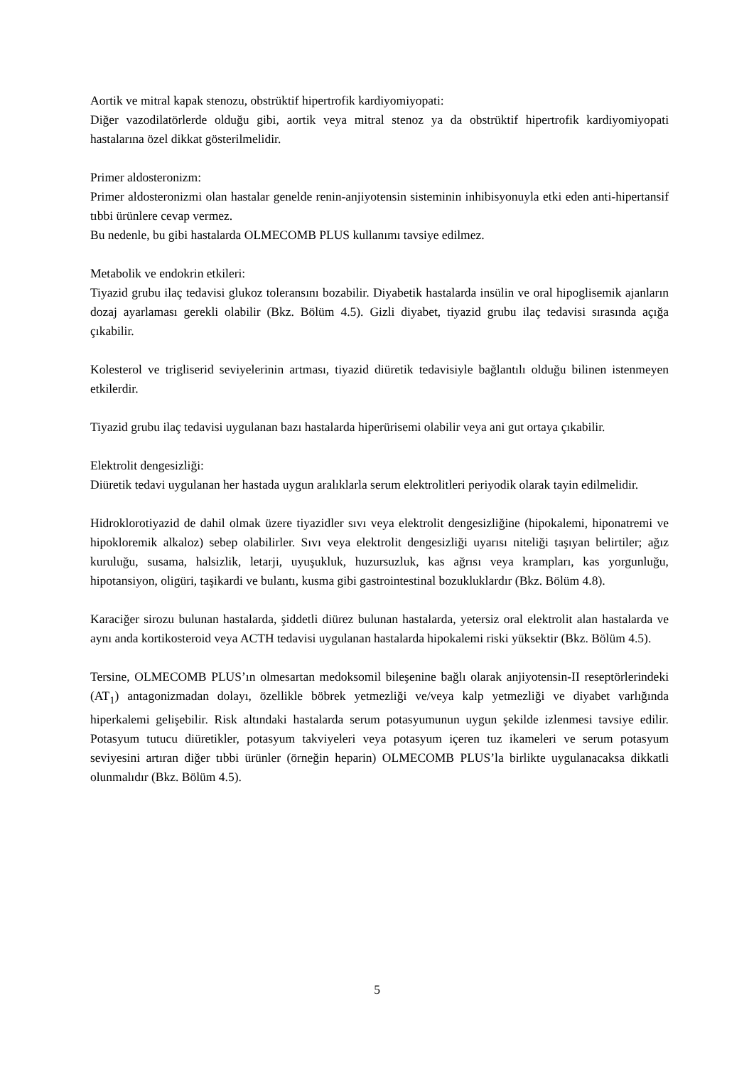Aortik ve mitral kapak stenozu, obstrüktif hipertrofik kardiyomiyopati:
Diğer vazodilatörlerde olduğu gibi, aortik veya mitral stenoz ya da obstrüktif hipertrofik kardiyomiyopati hastalarına özel dikkat gösterilmelidir.
Primer aldosteronizm:
Primer aldosteronizmi olan hastalar genelde renin-anjiyotensin sisteminin inhibisyonuyla etki eden anti-hipertansif tıbbi ürünlere cevap vermez.
Bu nedenle, bu gibi hastalarda OLMECOMB PLUS kullanımı tavsiye edilmez.
Metabolik ve endokrin etkileri:
Tiyazid grubu ilaç tedavisi glukoz toleransını bozabilir. Diyabetik hastalarda insülin ve oral hipoglisemik ajanların dozaj ayarlaması gerekli olabilir (Bkz. Bölüm 4.5). Gizli diyabet, tiyazid grubu ilaç tedavisi sırasında açığa çıkabilir.
Kolesterol ve trigliserid seviyelerinin artması, tiyazid diüretik tedavisiyle bağlantılı olduğu bilinen istenmeyen etkilerdir.
Tiyazid grubu ilaç tedavisi uygulanan bazı hastalarda hiperürisemi olabilir veya ani gut ortaya çıkabilir.
Elektrolit dengesizliği:
Diüretik tedavi uygulanan her hastada uygun aralıklarla serum elektrolitleri periyodik olarak tayin edilmelidir.
Hidroklorotiyazid de dahil olmak üzere tiyazidler sıvı veya elektrolit dengesizliğine (hipokalemi, hiponatremi ve hipokloremik alkaloz) sebep olabilirler. Sıvı veya elektrolit dengesizliği uyarısı niteliği taşıyan belirtiler; ağız kuruluğu, susama, halsizlik, letarji, uyuşukluk, huzursuzluk, kas ağrısı veya krampları, kas yorgunluğu, hipotansiyon, oligüri, taşikardi ve bulantı, kusma gibi gastrointestinal bozukluklardır (Bkz. Bölüm 4.8).
Karaciğer sirozu bulunan hastalarda, şiddetli diürez bulunan hastalarda, yetersiz oral elektrolit alan hastalarda ve aynı anda kortikosteroid veya ACTH tedavisi uygulanan hastalarda hipokalemi riski yüksektir (Bkz. Bölüm 4.5).
Tersine, OLMECOMB PLUS’ın olmesartan medoksomil bileşenine bağlı olarak anjiyotensin-II reseptörlerindeki (AT<sub>1</sub>) antagonizmadan dolayı, özellikle böbrek yetmezliği ve/veya kalp yetmezliği ve diyabet varlığında hiperkalemi gelişebilir. Risk altındaki hastalarda serum potasyumunun uygun şekilde izlenmesi tavsiye edilir. Potasyum tutucu diüretikler, potasyum takviyeleri veya potasyum içeren tuz ikameleri ve serum potasyum seviyesini artıran diğer tıbbi ürünler (örneğin heparin) OLMECOMB PLUS’la birlikte uygulanacaksa dikkatli olunmalıdır (Bkz. Bölüm 4.5).
5